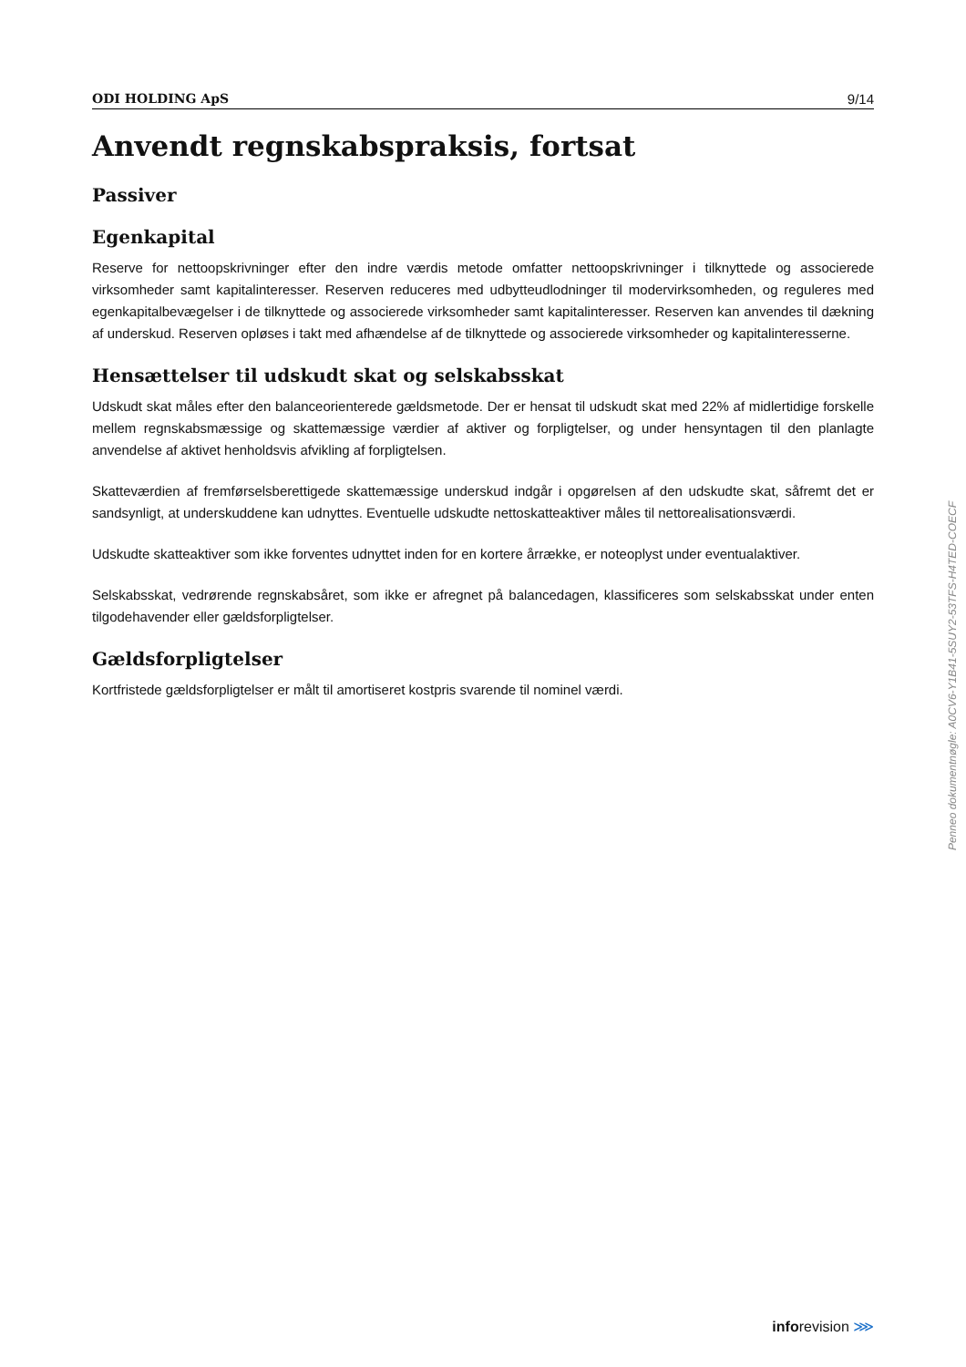ODI HOLDING ApS 9/14
Anvendt regnskabspraksis, fortsat
Passiver
Egenkapital
Reserve for nettoopskrivninger efter den indre værdis metode omfatter nettoopskrivninger i tilknyttede og associerede virksomheder samt kapitalinteresser. Reserven reduceres med udbytteudlodninger til modervirksomheden, og reguleres med egenkapitalbevægelser i de tilknyttede og associerede virksomheder samt kapitalinteresser. Reserven kan anvendes til dækning af underskud. Reserven opløses i takt med afhændelse af de tilknyttede og associerede virksomheder og kapitalinteresserne.
Hensættelser til udskudt skat og selskabsskat
Udskudt skat måles efter den balanceorienterede gældsmetode. Der er hensat til udskudt skat med 22% af midlertidige forskelle mellem regnskabsmæssige og skattemæssige værdier af aktiver og forpligtelser, og under hensyntagen til den planlagte anvendelse af aktivet henholdsvis afvikling af forpligtelsen.
Skatteværdien af fremførselsberettigede skattemæssige underskud indgår i opgørelsen af den udskudte skat, såfremt det er sandsynligt, at underskuddene kan udnyttes. Eventuelle udskudte nettoskatteaktiver måles til nettorealisationsværdi.
Udskudte skatteaktiver som ikke forventes udnyttet inden for en kortere årrække, er noteoplyst under eventualaktiver.
Selskabsskat, vedrørende regnskabsåret, som ikke er afregnet på balancedagen, klassificeres som selskabsskat under enten tilgodehavender eller gældsforpligtelser.
Gældsforpligtelser
Kortfristede gældsforpligtelser er målt til amortiseret kostpris svarende til nominel værdi.
Penneo dokumentnøgle: A0CV6-Y1B41-5SUY2-53TFS-H4TED-COECF
inforevision ⋙